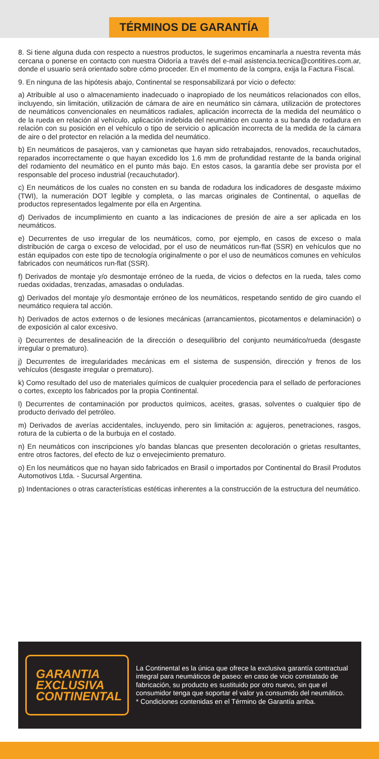TÉRMINOS DE GARANTÍA
8. Si tiene alguna duda con respecto a nuestros productos, le sugerimos encaminarla a nuestra reventa más cercana o ponerse en contacto con nuestra Oidoría a través del e-mail asistencia.tecnica@contitires.com.ar, donde el usuario será orientado sobre cómo proceder. En el momento de la compra, exija la Factura Fiscal.
9. En ninguna de las hipótesis abajo, Continental se responsabilizará por vicio o defecto:
a) Atribuible al uso o almacenamiento inadecuado o inapropiado de los neumáticos relacionados con ellos, incluyendo, sin limitación, utilización de cámara de aire en neumático sin cámara, utilización de protectores de neumáticos convencionales en neumáticos radiales, aplicación incorrecta de la medida del neumático o de la rueda en relación al vehículo, aplicación indebida del neumático en cuanto a su banda de rodadura en relación con su posición en el vehículo o tipo de servicio o aplicación incorrecta de la medida de la cámara de aire o del protector en relación a la medida del neumático.
b) En neumáticos de pasajeros, van y camionetas que hayan sido retrabajados, renovados, recauchutados, reparados incorrectamente o que hayan excedido los 1.6 mm de profundidad restante de la banda original del rodamiento del neumático en el punto más bajo. En estos casos, la garantía debe ser provista por el responsable del proceso industrial (recauchutador).
c) En neumáticos de los cuales no consten en su banda de rodadura los indicadores de desgaste máximo (TWI), la numeración DOT legible y completa, o las marcas originales de Continental, o aquellas de productos representados legalmente por ella en Argentina.
d) Derivados de incumplimiento en cuanto a las indicaciones de presión de aire a ser aplicada en los neumáticos.
e) Decurrentes de uso irregular de los neumáticos, como, por ejemplo, en casos de exceso o mala distribución de carga o exceso de velocidad, por el uso de neumáticos run-flat (SSR) en vehículos que no están equipados con este tipo de tecnología originalmente o por el uso de neumáticos comunes en vehículos fabricados con neumáticos run-flat (SSR).
f) Derivados de montaje y/o desmontaje erróneo de la rueda, de vicios o defectos en la rueda, tales como ruedas oxidadas, trenzadas, amasadas o onduladas.
g) Derivados del montaje y/o desmontaje erróneo de los neumáticos, respetando sentido de giro cuando el neumático requiera tal acción.
h) Derivados de actos externos o de lesiones mecánicas (arrancamientos, picotamentos e delaminación) o de exposición al calor excesivo.
i) Decurrentes de desalineación de la dirección o desequilibrio del conjunto neumático/rueda (desgaste irregular o prematuro).
j) Decurrentes de irregularidades mecánicas em el sistema de suspensión, dirección y frenos de los vehículos (desgaste irregular o prematuro).
k) Como resultado del uso de materiales químicos de cualquier procedencia para el sellado de perforaciones o cortes, excepto los fabricados por la propia Continental.
l) Decurrentes de contaminación por productos químicos, aceites, grasas, solventes o cualquier tipo de producto derivado del petróleo.
m) Derivados de averías accidentales, incluyendo, pero sin limitación a: agujeros, penetraciones, rasgos, rotura de la cubierta o de la burbuja en el costado.
n) En neumáticos con inscripciones y/o bandas blancas que presenten decoloración o grietas resultantes, entre otros factores, del efecto de luz o envejecimiento prematuro.
o) En los neumáticos que no hayan sido fabricados en Brasil o importados por Continental do Brasil Produtos Automotivos Ltda. - Sucursal Argentina.
p) Indentaciones o otras características estéticas inherentes a la construcción de la estructura del neumático.
GARANTIA
EXCLUSIVA
CONTINENTAL
La Continental es la única que ofrece la exclusiva garantía contractual integral para neumáticos de paseo: en caso de vicio constatado de fabricación, su producto es sustituido por otro nuevo, sin que el consumidor tenga que soportar el valor ya consumido del neumático.
* Condiciones contenidas en el Término de Garantía arriba.